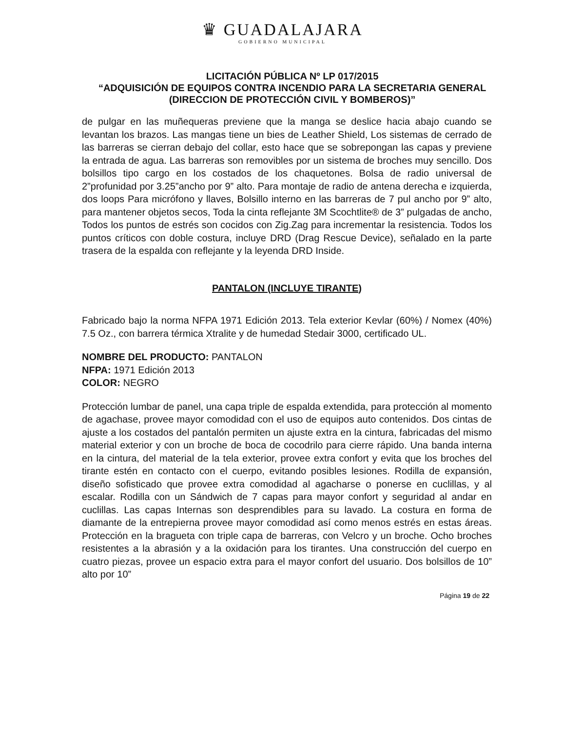♛ GUADALAJARA
GOBIERNO MUNICIPAL
LICITACIÓN PÚBLICA Nº LP 017/2015
“ADQUISICIÓN DE EQUIPOS CONTRA INCENDIO PARA LA SECRETARIA GENERAL (DIRECCION DE PROTECCIÓN CIVIL Y BOMBEROS)”
de pulgar en las muñequeras previene que la manga se deslice hacia abajo cuando se levantan los brazos. Las mangas tiene un bies de Leather Shield, Los sistemas de cerrado de las barreras se cierran debajo del collar, esto hace que se sobrepongan las capas y previene la entrada de agua. Las barreras son removibles por un sistema de broches muy sencillo. Dos bolsillos tipo cargo en los costados de los chaquetones. Bolsa de radio universal de 2”profunidad por 3.25”ancho por 9” alto. Para montaje de radio de antena derecha e izquierda, dos loops Para micrófono y llaves, Bolsillo interno en las barreras de 7 pul ancho por 9” alto, para mantener objetos secos, Toda la cinta reflejante 3M Scochtlite® de 3” pulgadas de ancho, Todos los puntos de estrés son cocidos con Zig.Zag para incrementar la resistencia. Todos los puntos críticos con doble costura, incluye DRD (Drag Rescue Device), señalado en la parte trasera de la espalda con reflejante y la leyenda DRD Inside.
PANTALON (INCLUYE TIRANTE)
Fabricado bajo la norma NFPA 1971 Edición 2013. Tela exterior Kevlar (60%) / Nomex (40%) 7.5 Oz., con barrera térmica Xtralite y de humedad Stedair 3000, certificado UL.
NOMBRE DEL PRODUCTO: PANTALON
NFPA: 1971 Edición 2013
COLOR: NEGRO
Protección lumbar de panel, una capa triple de espalda extendida, para protección al momento de agachase, provee mayor comodidad con el uso de equipos auto contenidos. Dos cintas de ajuste a los costados del pantalón permiten un ajuste extra en la cintura, fabricadas del mismo material exterior y con un broche de boca de cocodrilo para cierre rápido. Una banda interna en la cintura, del material de la tela exterior, provee extra confort y evita que los broches del tirante estén en contacto con el cuerpo, evitando posibles lesiones. Rodilla de expansión, diseño sofisticado que provee extra comodidad al agacharse o ponerse en cuclillas, y al escalar. Rodilla con un Sándwich de 7 capas para mayor confort y seguridad al andar en cuclillas. Las capas Internas son desprendibles para su lavado. La costura en forma de diamante de la entrepierna provee mayor comodidad así como menos estrés en estas áreas. Protección en la bragueta con triple capa de barreras, con Velcro y un broche. Ocho broches resistentes a la abrasión y a la oxidación para los tirantes. Una construcción del cuerpo en cuatro piezas, provee un espacio extra para el mayor confort del usuario. Dos bolsillos de 10” alto por 10”
Página 19 de 22